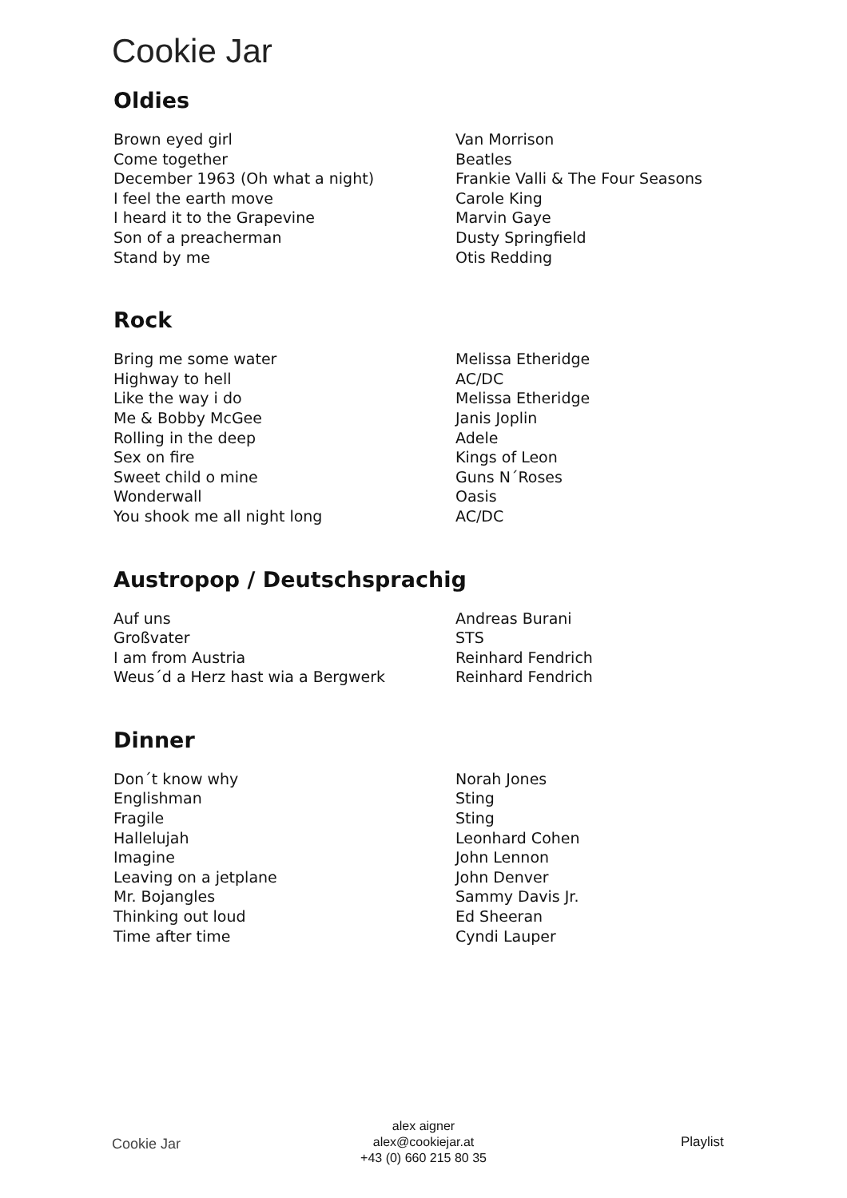Cookie Jar
Oldies
| Brown eyed girl | Van Morrison |
| Come together | Beatles |
| December 1963 (Oh what a night) | Frankie Valli & The Four Seasons |
| I feel the earth move | Carole King |
| I heard it to the Grapevine | Marvin Gaye |
| Son of a preacherman | Dusty Springfield |
| Stand by me | Otis Redding |
Rock
| Bring me some water | Melissa Etheridge |
| Highway to hell | AC/DC |
| Like the way i do | Melissa Etheridge |
| Me & Bobby McGee | Janis Joplin |
| Rolling in the deep | Adele |
| Sex on fire | Kings of Leon |
| Sweet child o mine | Guns N´Roses |
| Wonderwall | Oasis |
| You shook me all night long | AC/DC |
Austropop / Deutschsprachig
| Auf uns | Andreas Burani |
| Großvater | STS |
| I am from Austria | Reinhard Fendrich |
| Weus´d a Herz hast wia a Bergwerk | Reinhard Fendrich |
Dinner
| Don´t know why | Norah Jones |
| Englishman | Sting |
| Fragile | Sting |
| Hallelujah | Leonhard Cohen |
| Imagine | John Lennon |
| Leaving on a jetplane | John Denver |
| Mr. Bojangles | Sammy Davis Jr. |
| Thinking out loud | Ed Sheeran |
| Time after time | Cyndi Lauper |
Cookie Jar
alex aigner
alex@cookiejar.at
+43 (0) 660 215 80 35
Playlist